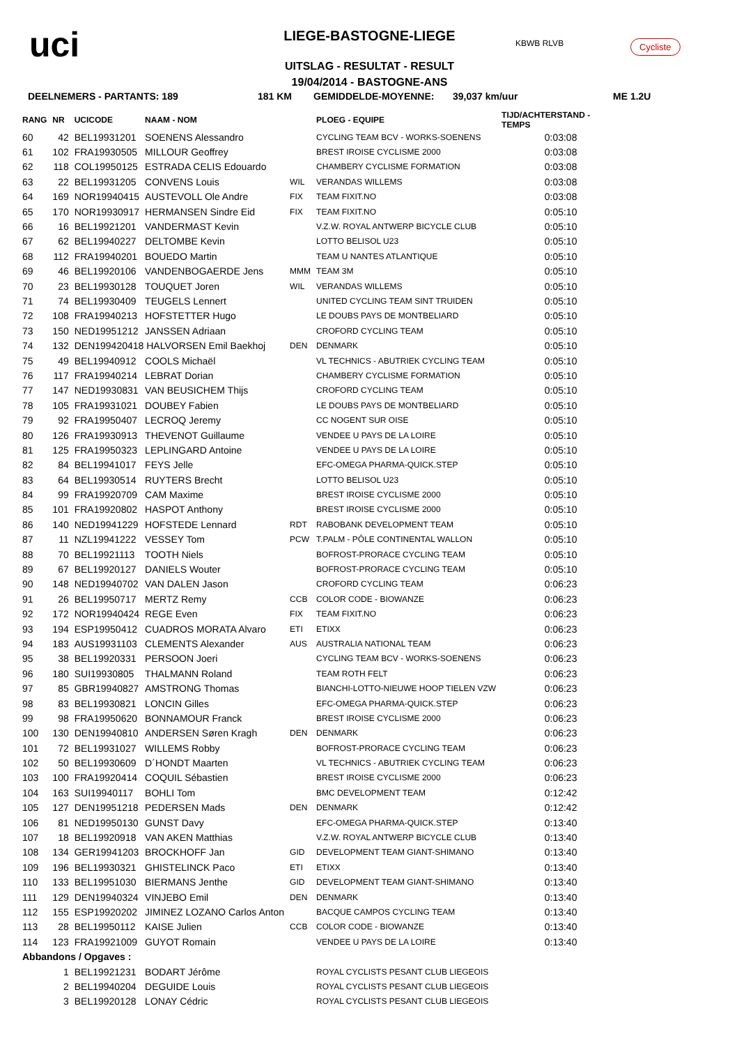uci
LIEGE-BASTOGNE-LIEGE
UITSLAG - RESULTAT - RESULT
19/04/2014 - BASTOGNE-ANS
KBWB RLVB Cycliste
DEELNEMERS - PARTANTS: 189 181 KM GEMIDDELDE-MOYENNE: 39,037 km/uur ME 1.2U
| RANG | NR | UCICODE | NAAM - NOM | | PLOEG - EQUIPE | TIJD/ACHTERSTAND - TEMPS |
| --- | --- | --- | --- | --- | --- | --- |
| 60 | 42 | BEL19931201 | SOENENS Alessandro | | CYCLING TEAM BCV - WORKS-SOENENS | 0:03:08 |
| 61 | 102 | FRA19930505 | MILLOUR Geoffrey | | BREST IROISE CYCLISME 2000 | 0:03:08 |
| 62 | 118 | COL19950125 | ESTRADA CELIS Edouardo | | CHAMBERY CYCLISME FORMATION | 0:03:08 |
| 63 | 22 | BEL19931205 | CONVENS Louis | WIL | VERANDAS WILLEMS | 0:03:08 |
| 64 | 169 | NOR19940415 | AUSTEVOLL Ole Andre | FIX | TEAM FIXIT.NO | 0:03:08 |
| 65 | 170 | NOR19930917 | HERMANSEN Sindre Eid | FIX | TEAM FIXIT.NO | 0:05:10 |
| 66 | 16 | BEL19921201 | VANDERMAST Kevin | | V.Z.W. ROYAL ANTWERP BICYCLE CLUB | 0:05:10 |
| 67 | 62 | BEL19940227 | DELTOMBE Kevin | | LOTTO BELISOL U23 | 0:05:10 |
| 68 | 112 | FRA19940201 | BOUEDO Martin | | TEAM U NANTES ATLANTIQUE | 0:05:10 |
| 69 | 46 | BEL19920106 | VANDENBOGAERDE Jens | MMM | TEAM 3M | 0:05:10 |
| 70 | 23 | BEL19930128 | TOUQUET Joren | WIL | VERANDAS WILLEMS | 0:05:10 |
| 71 | 74 | BEL19930409 | TEUGELS Lennert | | UNITED CYCLING TEAM SINT TRUIDEN | 0:05:10 |
| 72 | 108 | FRA19940213 | HOFSTETTER Hugo | | LE DOUBS PAYS DE MONTBELIARD | 0:05:10 |
| 73 | 150 | NED19951212 | JANSSEN Adriaan | | CROFORD CYCLING TEAM | 0:05:10 |
| 74 | 132 | DEN199420418 HALVORSEN Emil Baekhoj | | DEN | DENMARK | 0:05:10 |
| 75 | 49 | BEL19940912 | COOLS Michaël | | VL TECHNICS - ABUTRIEK CYCLING TEAM | 0:05:10 |
| 76 | 117 | FRA19940214 | LEBRAT Dorian | | CHAMBERY CYCLISME FORMATION | 0:05:10 |
| 77 | 147 | NED19930831 | VAN BEUSICHEM Thijs | | CROFORD CYCLING TEAM | 0:05:10 |
| 78 | 105 | FRA19931021 | DOUBEY Fabien | | LE DOUBS PAYS DE MONTBELIARD | 0:05:10 |
| 79 | 92 | FRA19950407 | LECROQ Jeremy | | CC NOGENT SUR OISE | 0:05:10 |
| 80 | 126 | FRA19930913 | THEVENOT Guillaume | | VENDEE U PAYS DE LA LOIRE | 0:05:10 |
| 81 | 125 | FRA19950323 | LEPLINGARD Antoine | | VENDEE U PAYS DE LA LOIRE | 0:05:10 |
| 82 | 84 | BEL19941017 | FEYS Jelle | | EFC-OMEGA PHARMA-QUICK.STEP | 0:05:10 |
| 83 | 64 | BEL19930514 | RUYTERS Brecht | | LOTTO BELISOL U23 | 0:05:10 |
| 84 | 99 | FRA19920709 | CAM Maxime | | BREST IROISE CYCLISME 2000 | 0:05:10 |
| 85 | 101 | FRA19920802 | HASPOT Anthony | | BREST IROISE CYCLISME 2000 | 0:05:10 |
| 86 | 140 | NED19941229 | HOFSTEDE Lennard | RDT | RABOBANK DEVELOPMENT TEAM | 0:05:10 |
| 87 | 11 | NZL19941222 | VESSEY Tom | PCW | T.PALM - PÔLE CONTINENTAL WALLON | 0:05:10 |
| 88 | 70 | BEL19921113 | TOOTH Niels | | BOFROST-PRORACE CYCLING TEAM | 0:05:10 |
| 89 | 67 | BEL19920127 | DANIELS Wouter | | BOFROST-PRORACE CYCLING TEAM | 0:05:10 |
| 90 | 148 | NED19940702 | VAN DALEN Jason | | CROFORD CYCLING TEAM | 0:06:23 |
| 91 | 26 | BEL19950717 | MERTZ Remy | CCB | COLOR CODE - BIOWANZE | 0:06:23 |
| 92 | 172 | NOR19940424 | REGE Even | FIX | TEAM FIXIT.NO | 0:06:23 |
| 93 | 194 | ESP19950412 | CUADROS MORATA Alvaro | ETI | ETIXX | 0:06:23 |
| 94 | 183 | AUS19931103 | CLEMENTS Alexander | AUS | AUSTRALIA NATIONAL TEAM | 0:06:23 |
| 95 | 38 | BEL19920331 | PERSOON Joeri | | CYCLING TEAM BCV - WORKS-SOENENS | 0:06:23 |
| 96 | 180 | SUI19930805 | THALMANN Roland | | TEAM ROTH FELT | 0:06:23 |
| 97 | 85 | GBR19940827 | AMSTRONG Thomas | | BIANCHI-LOTTO-NIEUWE HOOP TIELEN VZW | 0:06:23 |
| 98 | 83 | BEL19930821 | LONCIN Gilles | | EFC-OMEGA PHARMA-QUICK.STEP | 0:06:23 |
| 99 | 98 | FRA19950620 | BONNAMOUR Franck | | BREST IROISE CYCLISME 2000 | 0:06:23 |
| 100 | 130 | DEN19940810 | ANDERSEN Søren Kragh | DEN | DENMARK | 0:06:23 |
| 101 | 72 | BEL19931027 | WILLEMS Robby | | BOFROST-PRORACE CYCLING TEAM | 0:06:23 |
| 102 | 50 | BEL19930609 | D´HONDT Maarten | | VL TECHNICS - ABUTRIEK CYCLING TEAM | 0:06:23 |
| 103 | 100 | FRA19920414 | COQUIL Sébastien | | BREST IROISE CYCLISME 2000 | 0:06:23 |
| 104 | 163 | SUI19940117 | BOHLI Tom | | BMC DEVELOPMENT TEAM | 0:12:42 |
| 105 | 127 | DEN19951218 | PEDERSEN Mads | DEN | DENMARK | 0:12:42 |
| 106 | 81 | NED19950130 | GUNST Davy | | EFC-OMEGA PHARMA-QUICK.STEP | 0:13:40 |
| 107 | 18 | BEL19920918 | VAN AKEN Matthias | | V.Z.W. ROYAL ANTWERP BICYCLE CLUB | 0:13:40 |
| 108 | 134 | GER19941203 | BROCKHOFF Jan | GID | DEVELOPMENT TEAM GIANT-SHIMANO | 0:13:40 |
| 109 | 196 | BEL19930321 | GHISTELINCK Paco | ETI | ETIXX | 0:13:40 |
| 110 | 133 | BEL19951030 | BIERMANS Jenthe | GID | DEVELOPMENT TEAM GIANT-SHIMANO | 0:13:40 |
| 111 | 129 | DEN19940324 | VINJEBO Emil | DEN | DENMARK | 0:13:40 |
| 112 | 155 | ESP19920202 | JIMINEZ LOZANO Carlos Anton | | BACQUE CAMPOS CYCLING TEAM | 0:13:40 |
| 113 | 28 | BEL19950112 | KAISE Julien | CCB | COLOR CODE - BIOWANZE | 0:13:40 |
| 114 | 123 | FRA19921009 | GUYOT Romain | | VENDEE U PAYS DE LA LOIRE | 0:13:40 |
| Abbandons / Opgaves : | | | | | | |
| | 1 | BEL19921231 | BODART Jérôme | | ROYAL CYCLISTS PESANT CLUB LIEGEOIS | |
| | 2 | BEL19940204 | DEGUIDE Louis | | ROYAL CYCLISTS PESANT CLUB LIEGEOIS | |
| | 3 | BEL19920128 | LONAY Cédric | | ROYAL CYCLISTS PESANT CLUB LIEGEOIS | |